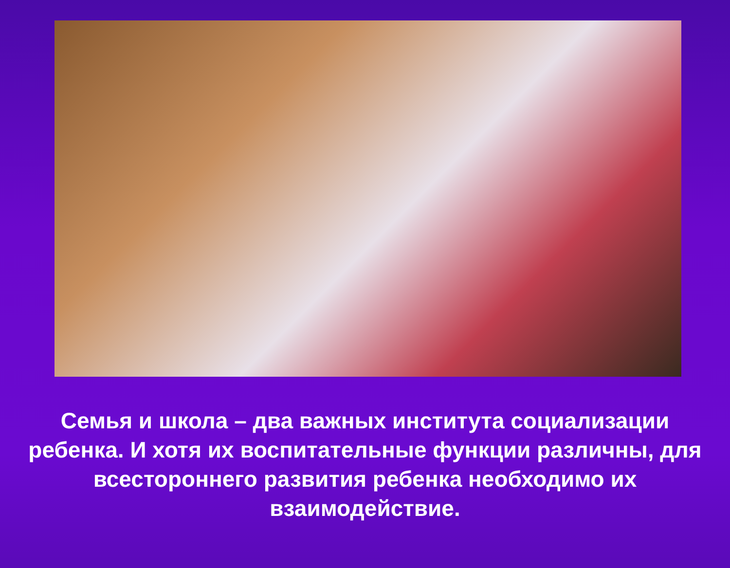Семья и школа – два важных института социализации ребенка. И хотя их воспитательные функции различны, для всестороннего развития ребенка необходимо их взаимодействие.